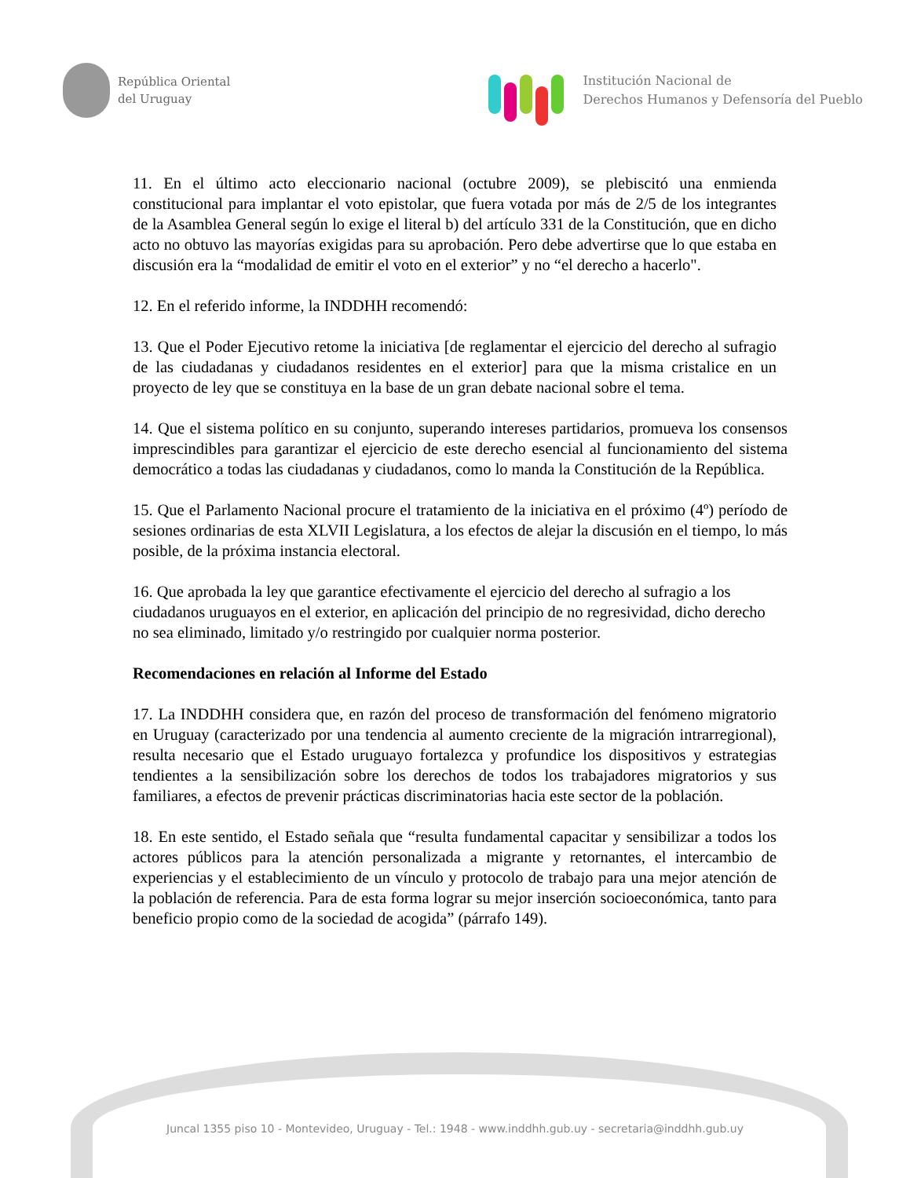República Oriental
del Uruguay
Institución Nacional de
Derechos Humanos y Defensoría del Pueblo
11. En el último acto eleccionario nacional (octubre 2009), se plebiscitó una enmienda constitucional para implantar el voto epistolar, que fuera votada por más de 2/5 de los integrantes de la Asamblea General según lo exige el literal b) del artículo 331 de la Constitución, que en dicho acto no obtuvo las mayorías exigidas para su aprobación. Pero debe advertirse que lo que estaba en discusión era la “modalidad de emitir el voto en el exterior” y no “el derecho a hacerlo".
12. En el referido informe, la INDDHH recomendó:
13. Que el Poder Ejecutivo retome la iniciativa [de reglamentar el ejercicio del derecho al sufragio de las ciudadanas y ciudadanos residentes en el exterior] para que la misma cristalice en un proyecto de ley que se constituya en la base de un gran debate nacional sobre el tema.
14. Que el sistema político en su conjunto, superando intereses partidarios, promueva los consensos imprescindibles para garantizar el ejercicio de este derecho esencial al funcionamiento del sistema democrático a todas las ciudadanas y ciudadanos, como lo manda la Constitución de la República.
15. Que el Parlamento Nacional procure el tratamiento de la iniciativa en el próximo (4º) período de sesiones ordinarias de esta XLVII Legislatura, a los efectos de alejar la discusión en el tiempo, lo más posible, de la próxima instancia electoral.
16. Que aprobada la ley que garantice efectivamente el ejercicio del derecho al sufragio a los ciudadanos uruguayos en el exterior, en aplicación del principio de no regresividad, dicho derecho no sea eliminado, limitado y/o restringido por cualquier norma posterior.
Recomendaciones en relación al Informe del Estado
17. La INDDHH considera que, en razón del proceso de transformación del fenómeno migratorio en Uruguay (caracterizado por una tendencia al aumento creciente de la migración intrarregional), resulta necesario que el Estado uruguayo fortalezca y profundice los dispositivos y estrategias tendientes a la sensibilización sobre los derechos de todos los trabajadores migratorios y sus familiares, a efectos de prevenir prácticas discriminatorias hacia este sector de la población.
18. En este sentido, el Estado señala que “resulta fundamental capacitar y sensibilizar a todos los actores públicos para la atención personalizada a migrante y retornantes, el intercambio de experiencias y el establecimiento de un vínculo y protocolo de trabajo para una mejor atención de la población de referencia. Para de esta forma lograr su mejor inserción socioeconómica, tanto para beneficio propio como de la sociedad de acogida” (párrafo 149).
Juncal 1355 piso 10 - Montevideo, Uruguay - Tel.: 1948 - www.inddhh.gub.uy - secretaria@inddhh.gub.uy